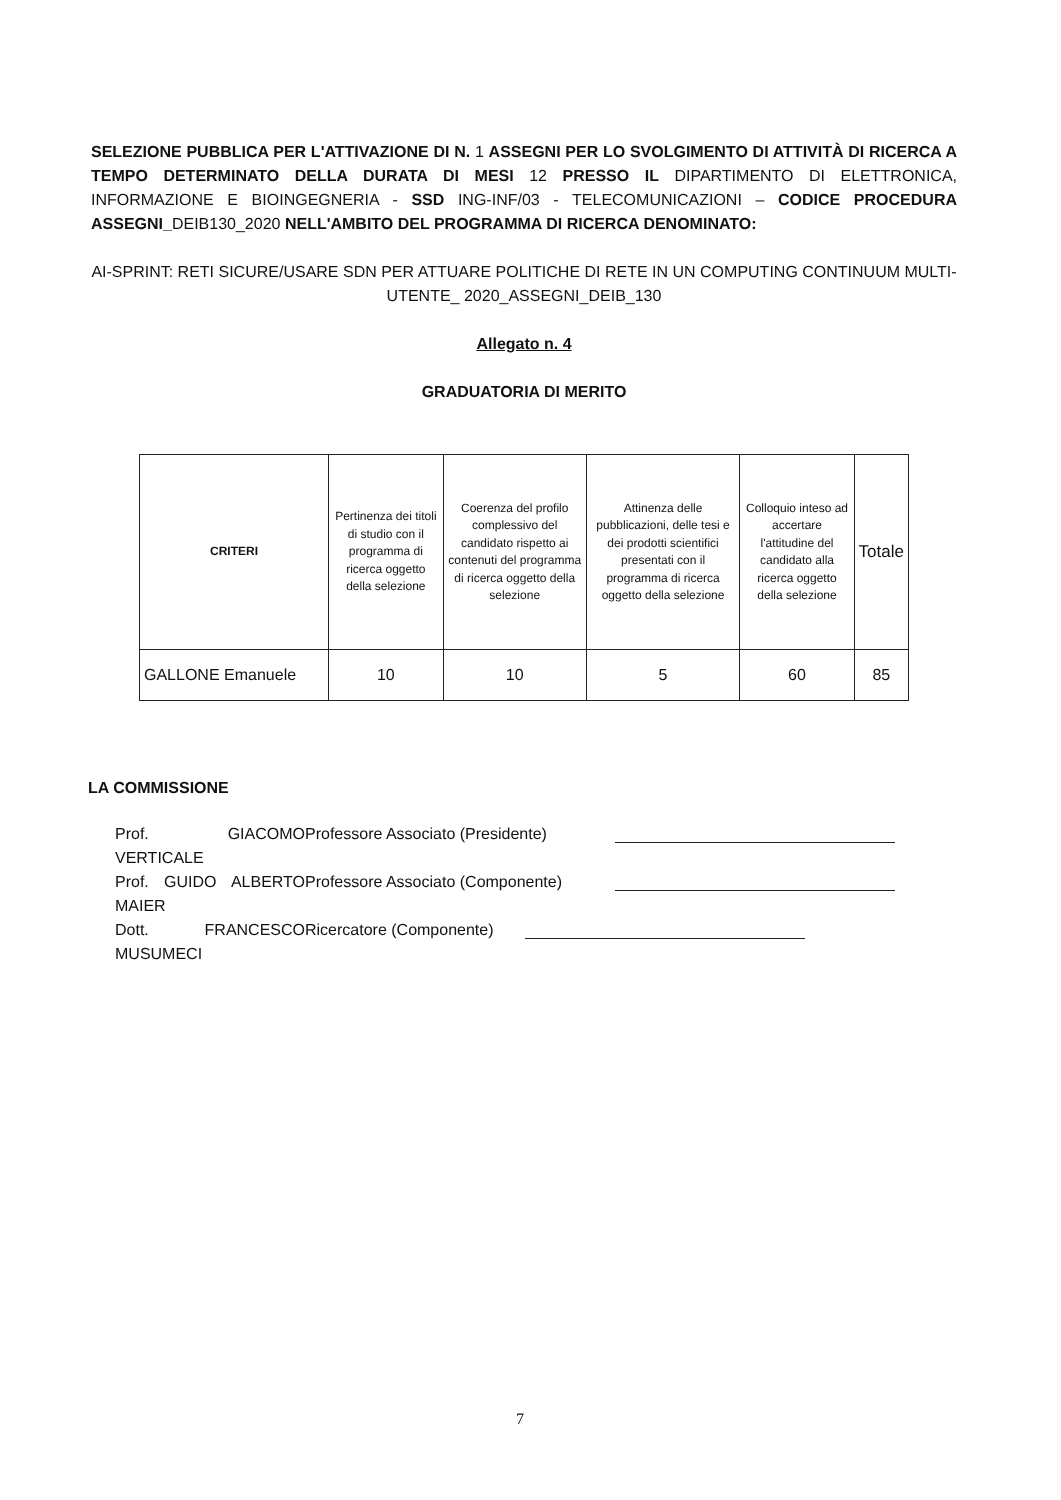SELEZIONE PUBBLICA PER L'ATTIVAZIONE DI N. 1 ASSEGNI PER LO SVOLGIMENTO DI ATTIVITÀ DI RICERCA A TEMPO DETERMINATO DELLA DURATA DI MESI 12 PRESSO IL DIPARTIMENTO DI ELETTRONICA, INFORMAZIONE E BIOINGEGNERIA - SSD ING-INF/03 - TELECOMUNICAZIONI – CODICE PROCEDURA ASSEGNI_DEIB130_2020 NELL'AMBITO DEL PROGRAMMA DI RICERCA DENOMINATO:
AI-SPRINT: RETI SICURE/USARE SDN PER ATTUARE POLITICHE DI RETE IN UN COMPUTING CONTINUUM MULTI-UTENTE_ 2020_ASSEGNI_DEIB_130
Allegato n. 4
GRADUATORIA DI MERITO
| CRITERI | Pertinenza dei titoli di studio con il programma di ricerca oggetto della selezione | Coerenza del profilo complessivo del candidato rispetto ai contenuti del programma di ricerca oggetto della selezione | Attinenza delle pubblicazioni, delle tesi e dei prodotti scientifici presentati con il programma di ricerca oggetto della selezione | Colloquio inteso ad accertare l'attitudine del candidato alla ricerca oggetto della selezione | Totale |
| GALLONE Emanuele | 10 | 10 | 5 | 60 | 85 |
LA COMMISSIONE
Prof. GIACOMO VERTICALE
Professore Associato (Presidente)
Prof. GUIDO ALBERTO MAIER
Professore Associato (Componente)
Dott. FRANCESCO MUSUMECI
Ricercatore (Componente)
7